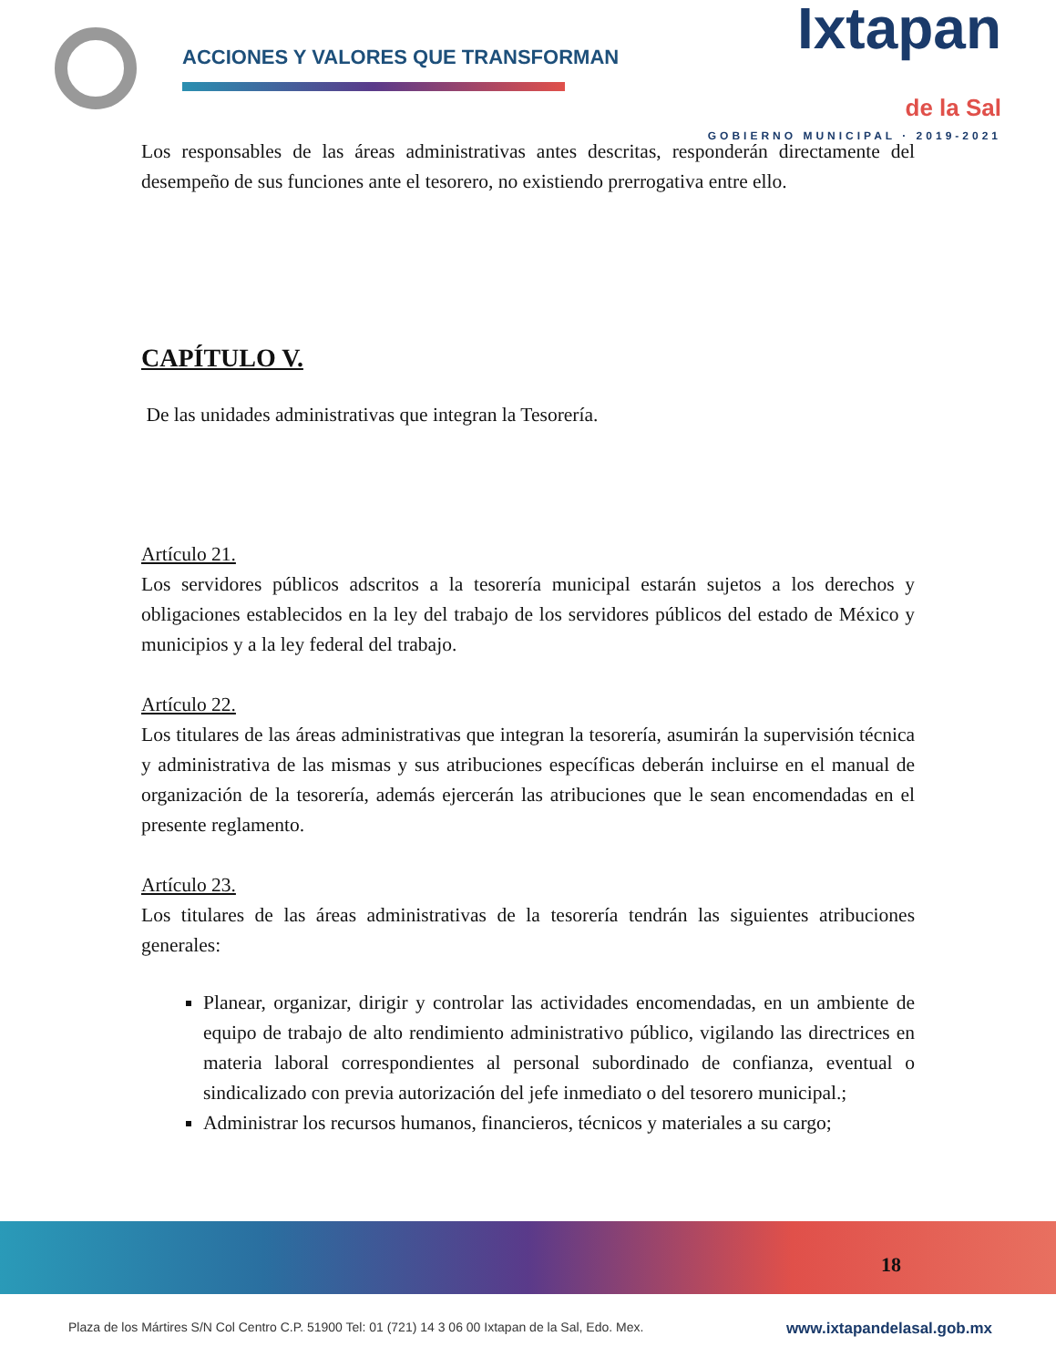ACCIONES Y VALORES QUE TRANSFORMAN
Ixtapan
de la Sal
GOBIERNO MUNICIPAL · 2019-2021
Los responsables de las áreas administrativas antes descritas, responderán directamente del desempeño de sus funciones ante el tesorero, no existiendo prerrogativa entre ello.
CAPÍTULO V.
De las unidades administrativas que integran la Tesorería.
Artículo 21.
Los servidores públicos adscritos a la tesorería municipal estarán sujetos a los derechos y obligaciones establecidos en la ley del trabajo de los servidores públicos del estado de México y municipios y a la ley federal del trabajo.
Artículo 22.
Los titulares de las áreas administrativas que integran la tesorería, asumirán la supervisión técnica y administrativa de las mismas y sus atribuciones específicas deberán incluirse en el manual de organización de la tesorería, además ejercerán las atribuciones que le sean encomendadas en el presente reglamento.
Artículo 23.
Los titulares de las áreas administrativas de la tesorería tendrán las siguientes atribuciones generales:
Planear, organizar, dirigir y controlar las actividades encomendadas, en un ambiente de equipo de trabajo de alto rendimiento administrativo público, vigilando las directrices en materia laboral correspondientes al personal subordinado de confianza, eventual o sindicalizado con previa autorización del jefe inmediato o del tesorero municipal.;
Administrar los recursos humanos, financieros, técnicos y materiales a su cargo;
18
Plaza de los Mártires S/N Col Centro C.P. 51900 Tel: 01 (721) 14 3 06 00 Ixtapan de la Sal, Edo. Mex. www.ixtapandelasal.gob.mx